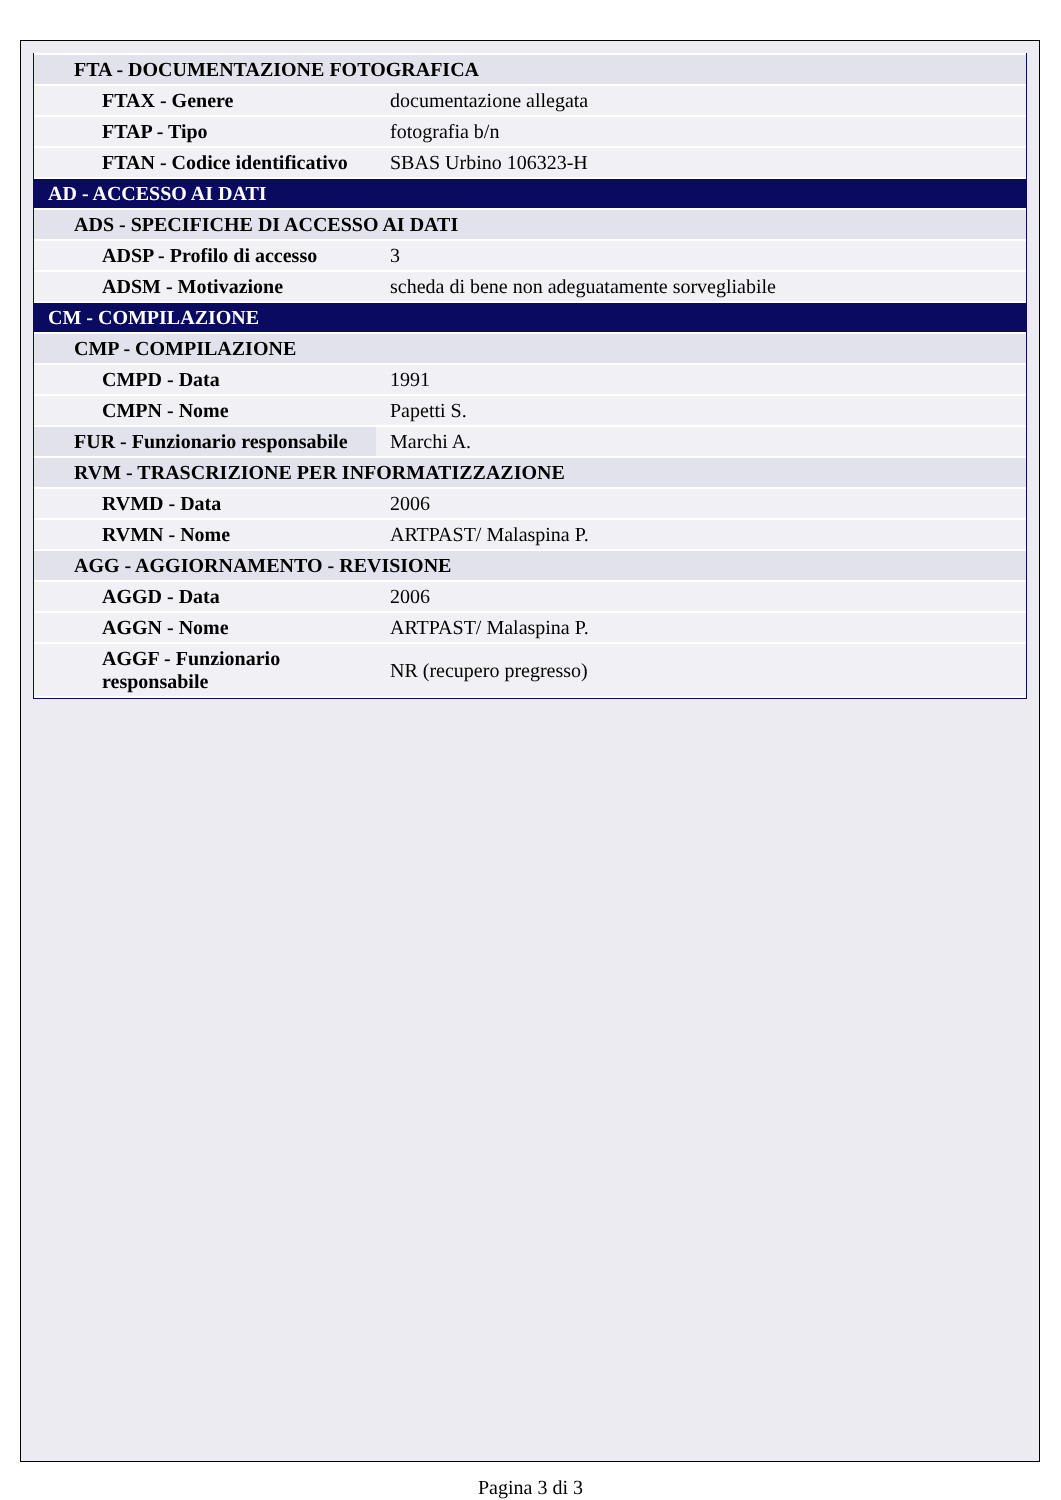| FTA - DOCUMENTAZIONE FOTOGRAFICA | |
| FTAX - Genere | documentazione allegata |
| FTAP - Tipo | fotografia b/n |
| FTAN - Codice identificativo | SBAS Urbino 106323-H |
| AD - ACCESSO AI DATI | |
| ADS - SPECIFICHE DI ACCESSO AI DATI | |
| ADSP - Profilo di accesso | 3 |
| ADSM - Motivazione | scheda di bene non adeguatamente sorvegliabile |
| CM - COMPILAZIONE | |
| CMP - COMPILAZIONE | |
| CMPD - Data | 1991 |
| CMPN - Nome | Papetti S. |
| FUR - Funzionario responsabile | Marchi A. |
| RVM - TRASCRIZIONE PER INFORMATIZZAZIONE | |
| RVMD - Data | 2006 |
| RVMN - Nome | ARTPAST/ Malaspina P. |
| AGG - AGGIORNAMENTO - REVISIONE | |
| AGGD - Data | 2006 |
| AGGN - Nome | ARTPAST/ Malaspina P. |
| AGGF - Funzionario responsabile | NR (recupero pregresso) |
Pagina 3 di 3